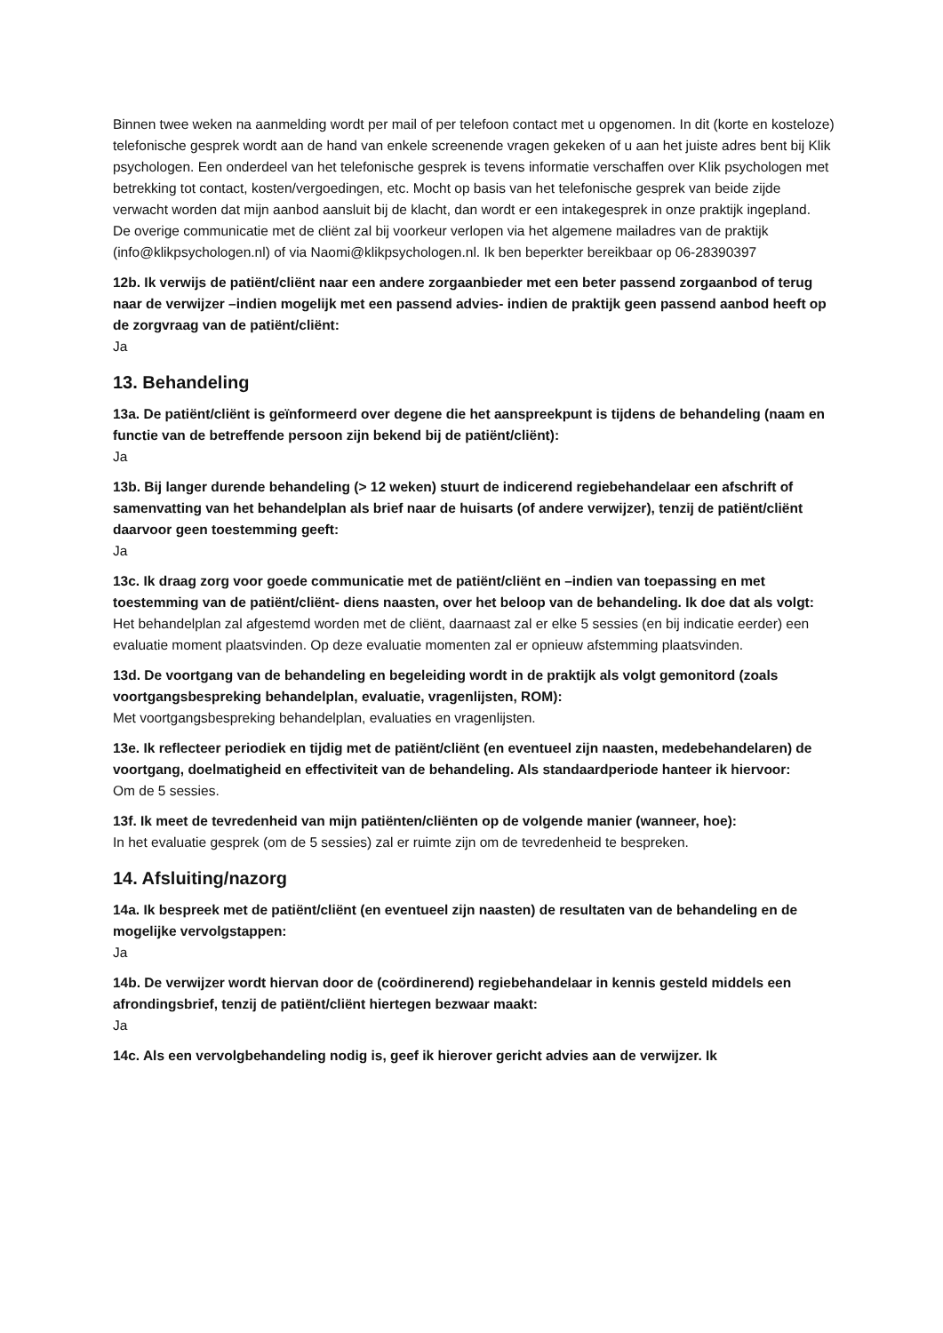Binnen twee weken na aanmelding wordt per mail of per telefoon contact met u opgenomen. In dit (korte en kosteloze) telefonische gesprek wordt aan de hand van enkele screenende vragen gekeken of u aan het juiste adres bent bij Klik psychologen. Een onderdeel van het telefonische gesprek is tevens informatie verschaffen over Klik psychologen met betrekking tot contact, kosten/vergoedingen, etc. Mocht op basis van het telefonische gesprek van beide zijde verwacht worden dat mijn aanbod aansluit bij de klacht, dan wordt er een intakegesprek in onze praktijk ingepland.
De overige communicatie met de cliënt zal bij voorkeur verlopen via het algemene mailadres van de praktijk (info@klikpsychologen.nl) of via Naomi@klikpsychologen.nl. Ik ben beperkter bereikbaar op 06-28390397
12b. Ik verwijs de patiënt/cliënt naar een andere zorgaanbieder met een beter passend zorgaanbod of terug naar de verwijzer –indien mogelijk met een passend advies- indien de praktijk geen passend aanbod heeft op de zorgvraag van de patiënt/cliënt:
Ja
13. Behandeling
13a. De patiënt/cliënt is geïnformeerd over degene die het aanspreekpunt is tijdens de behandeling (naam en functie van de betreffende persoon zijn bekend bij de patiënt/cliënt):
Ja
13b. Bij langer durende behandeling (> 12 weken) stuurt de indicerend regiebehandelaar een afschrift of samenvatting van het behandelplan als brief naar de huisarts (of andere verwijzer), tenzij de patiënt/cliënt daarvoor geen toestemming geeft:
Ja
13c. Ik draag zorg voor goede communicatie met de patiënt/cliënt en –indien van toepassing en met toestemming van de patiënt/cliënt- diens naasten, over het beloop van de behandeling. Ik doe dat als volgt:
Het behandelplan zal afgestemd worden met de cliënt, daarnaast zal er elke 5 sessies (en bij indicatie eerder) een evaluatie moment plaatsvinden. Op deze evaluatie momenten zal er opnieuw afstemming plaatsvinden.
13d. De voortgang van de behandeling en begeleiding wordt in de praktijk als volgt gemonitord (zoals voortgangsbespreking behandelplan, evaluatie, vragenlijsten, ROM):
Met voortgangsbespreking behandelplan, evaluaties en vragenlijsten.
13e. Ik reflecteer periodiek en tijdig met de patiënt/cliënt (en eventueel zijn naasten, medebehandelaren) de voortgang, doelmatigheid en effectiviteit van de behandeling. Als standaardperiode hanteer ik hiervoor:
Om de 5 sessies.
13f. Ik meet de tevredenheid van mijn patiënten/cliënten op de volgende manier (wanneer, hoe):
In het evaluatie gesprek (om de 5 sessies) zal er ruimte zijn om de tevredenheid te bespreken.
14. Afsluiting/nazorg
14a. Ik bespreek met de patiënt/cliënt (en eventueel zijn naasten) de resultaten van de behandeling en de mogelijke vervolgstappen:
Ja
14b. De verwijzer wordt hiervan door de (coördinerend) regiebehandelaar in kennis gesteld middels een afrondingsbrief, tenzij de patiënt/cliënt hiertegen bezwaar maakt:
Ja
14c. Als een vervolgbehandeling nodig is, geef ik hierover gericht advies aan de verwijzer. Ik